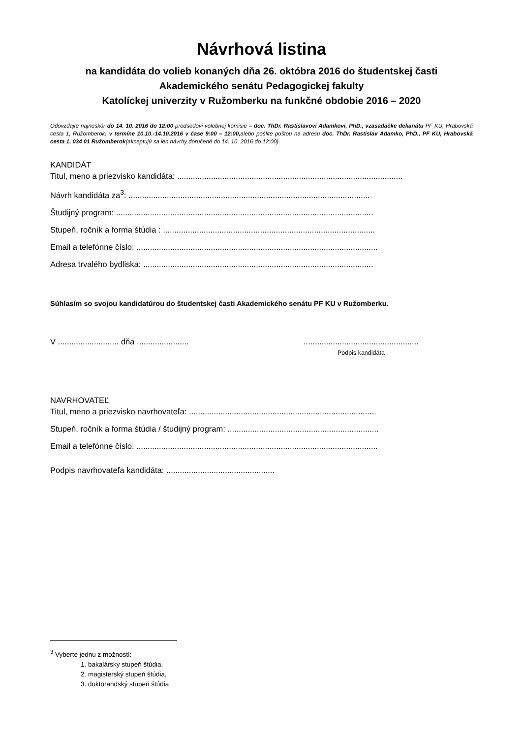Návrhová listina
na kandidáta do volieb konaných dňa 26. októbra 2016 do študentskej časti
Akademického senátu Pedagogickej fakulty
Katolíckej univerzity v Ružomberku na funkčné obdobie 2016 – 2020
Odovzdajte najneskôr do 14. 10. 2016 do 12:00 predsedovi volebnej komisie – doc. ThDr. Rastislavovi Adamkovi, PhD., vzasadačke dekanátu PF KU, Hrabovská cesta 1, Ružomberok: v termíne 10.10.-14.10.2016 v čase 9:00 – 12:00, alebo pošlite poštou na adresu doc. ThDr. Rastislav Adamko, PhD., PF KU, Hrabovská cesta 1, 034 01 Ružomberok(akceptujú sa len návrhy doručené do 14. 10. 2016 do 12:00).
KANDIDÁT
Titul, meno a priezvisko kandidáta: ....................................................................................................
Návrh kandidáta za<sup>3</sup>: ...........................................................................................................
Študijný program: ..................................................................................................................
Stupeň, ročník a forma štúdia : ..............................................................................................
Email a telefónne číslo: ...........................................................................................................
Adresa trvalého bydliska: ......................................................................................................
Súhlasím so svojou kandidatúrou do študentskej časti Akademického senátu PF KU v Ružomberku.
V ........................... dňa .......................
...................................................
Podpis kandidáta
NAVRHOVATEĽ
Titul, meno a priezvisko navrhovateľa: ...................................................................................
Stupeň, ročník a forma štúdia / študijný program: ...................................................................
Email a telefónne číslo: ...........................................................................................................
Podpis navrhovateľa kandidáta: ................................................
<sup>3</sup> Vyberte jednu z možností:
1. bakalársky stupeň štúdia,
2. magisterský stupeň štúdia,
3. doktorandský stupeň štúdia